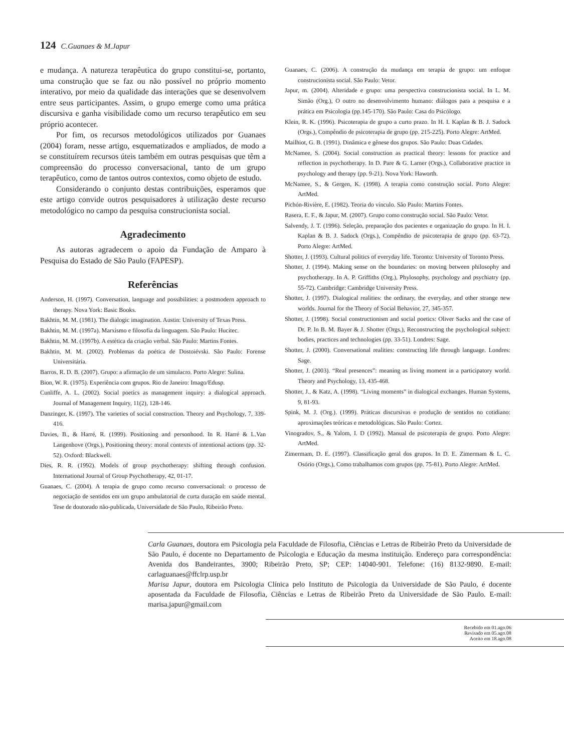124 C.Guanaes & M.Japur
e mudança. A natureza terapêutica do grupo constitui-se, portanto, uma construção que se faz ou não possível no próprio momento interativo, por meio da qualidade das interações que se desenvolvem entre seus participantes. Assim, o grupo emerge como uma prática discursiva e ganha visibilidade como um recurso terapêutico em seu próprio acontecer.
Por fim, os recursos metodológicos utilizados por Guanaes (2004) foram, nesse artigo, esquematizados e ampliados, de modo a se constituírem recursos úteis também em outras pesquisas que têm a compreensão do processo conversacional, tanto de um grupo terapêutico, como de tantos outros contextos, como objeto de estudo.
Considerando o conjunto destas contribuições, esperamos que este artigo convide outros pesquisadores à utilização deste recurso metodológico no campo da pesquisa construcionista social.
Agradecimento
As autoras agradecem o apoio da Fundação de Amparo à Pesquisa do Estado de São Paulo (FAPESP).
Referências
Anderson, H. (1997). Conversation, language and possibilities: a postmodern approach to therapy. Nova York: Basic Books.
Bakhtin, M. M. (1981). The dialogic imagination. Austin: University of Texas Press.
Bakhtin, M. M. (1997a). Marxismo e filosofia da linguagem. São Paulo: Hucitec.
Bakhtin, M. M. (1997b). A estética da criação verbal. São Paulo: Martins Fontes.
Bakhtin, M. M. (2002). Problemas da poética de Dostoiévski. São Paulo: Forense Universitária.
Barros, R. D. B. (2007). Grupo: a afirmação de um simulacro. Porto Alegre: Sulina.
Bion, W. R. (1975). Experiência com grupos. Rio de Janeiro: Imago/Edusp.
Cunliffe, A. L. (2002). Social poetics as management inquiry: a dialogical approach. Journal of Management Inquiry, 11(2), 128-146.
Danzinger, K. (1997). The varieties of social construction. Theory and Psychology, 7, 339-416.
Davies, B., & Harré, R. (1999). Positioning and personhood. In R. Harré & L.Van Langenhove (Orgs.), Positioning theory: moral contexts of intentional actions (pp. 32-52). Oxford: Blackwell.
Dies, R. R. (1992). Models of group psychotherapy: shifting through confusion. International Journal of Group Psychotherapy, 42, 01-17.
Guanaes, C. (2004). A terapia de grupo como recurso conversacional: o processo de negociação de sentidos em um grupo ambulatorial de curta duração em saúde mental. Tese de doutorado não-publicada, Universidade de São Paulo, Ribeirão Preto.
Guanaes, C. (2006). A construção da mudança em terapia de grupo: um enfoque construcionista social. São Paulo: Vetor.
Japur, m. (2004). Alteridade e grupo: uma perspectiva construcionista social. In L. M. Simão (Org.), O outro no desenvolvimento humano: diálogos para a pesquisa e a prática em Psicologia (pp.145-170). São Paulo: Casa do Psicólogo.
Klein, R. K. (1996). Psicoterapia de grupo a curto prazo. In H. I. Kaplan & B. J. Sadock (Orgs.), Compêndio de psicoterapia de grupo (pp. 215-225). Porto Alegre: ArtMed.
Mailhiot, G. B. (1991). Dinâmica e gênese dos grupos. São Paulo: Duas Cidades.
McNamee, S. (2004). Social construction as practical theory: lessons for practice and reflection in psychotherapy. In D. Pare & G. Larner (Orgs.), Collaborative practice in psychology and therapy (pp. 9-21). Nova York: Haworth.
McNamee, S., & Gergen, K. (1998). A terapia como construção social. Porto Alegre: ArtMed.
Pichón-Rivière, E. (1982). Teoria do vínculo. São Paulo: Martins Fontes.
Rasera, E. F., & Japur, M. (2007). Grupo como construção social. São Paulo: Vetor.
Salvendy, J. T. (1996). Seleção, preparação dos pacientes e organização do grupo. In H. I. Kaplan & B. J. Sadock (Orgs.), Compêndio de psicoterapia de grupo (pp. 63-72). Porto Alegre: ArtMed.
Shotter, J. (1993). Cultural politics of everyday life. Toronto: University of Toronto Press.
Shotter, J. (1994). Making sense on the boundaries: on moving between philosophy and psychotherapy. In A. P. Griffiths (Org.), Phylosophy, psychology and psychiatry (pp. 55-72). Cambridge: Cambridge University Press.
Shotter, J. (1997). Dialogical realities: the ordinary, the everyday, and other strange new worlds. Journal for the Theory of Social Behavior, 27, 345-357.
Shotter, J. (1998). Social constructionism and social poetics: Oliver Sacks and the case of Dr. P. In B. M. Bayer & J. Shotter (Orgs.), Reconstructing the psychological subject: bodies, practices and technologies (pp. 33-51). Londres: Sage.
Shotter, J. (2000). Conversational realities: constructing life through language. Londres: Sage.
Shotter, J. (2003). “Real presences”: meaning as living moment in a participatory world. Theory and Psychology, 13, 435-468.
Shotter, J., & Katz, A. (1998). “Living moments” in dialogical exchanges. Human Systems, 9, 81-93.
Spink, M. J. (Org.). (1999). Práticas discursivas e produção de sentidos no cotidiano: aproximações teóricas e metodológicas. São Paulo: Cortez.
Vinogradov, S., & Yalom, I. D (1992). Manual de psicoterapia de grupo. Porto Alegre: ArtMed.
Zimermam, D. E. (1997). Classificação geral dos grupos. In D. E. Zimermam & L. C. Osório (Orgs.), Como trabalhamos com grupos (pp. 75-81). Porto Alegre: ArtMed.
Carla Guanaes, doutora em Psicologia pela Faculdade de Filosofia, Ciências e Letras de Ribeirão Preto da Universidade de São Paulo, é docente no Departamento de Psicologia e Educação da mesma instituição. Endereço para correspondência: Avenida dos Bandeirantes, 3900; Ribeirão Preto, SP; CEP: 14040-901. Telefone: (16) 8132-9890. E-mail: carlaguanaes@ffclrp.usp.br
Marisa Japur, doutora em Psicologia Clínica pelo Instituto de Psicologia da Universidade de São Paulo, é docente aposentada da Faculdade de Filosofia, Ciências e Letras de Ribeirão Preto da Universidade de São Paulo. E-mail: marisa.japur@gmail.com
Recebido em 01.ago.06
Revisado em 05.ago.08
Aceito em 18.ago.08